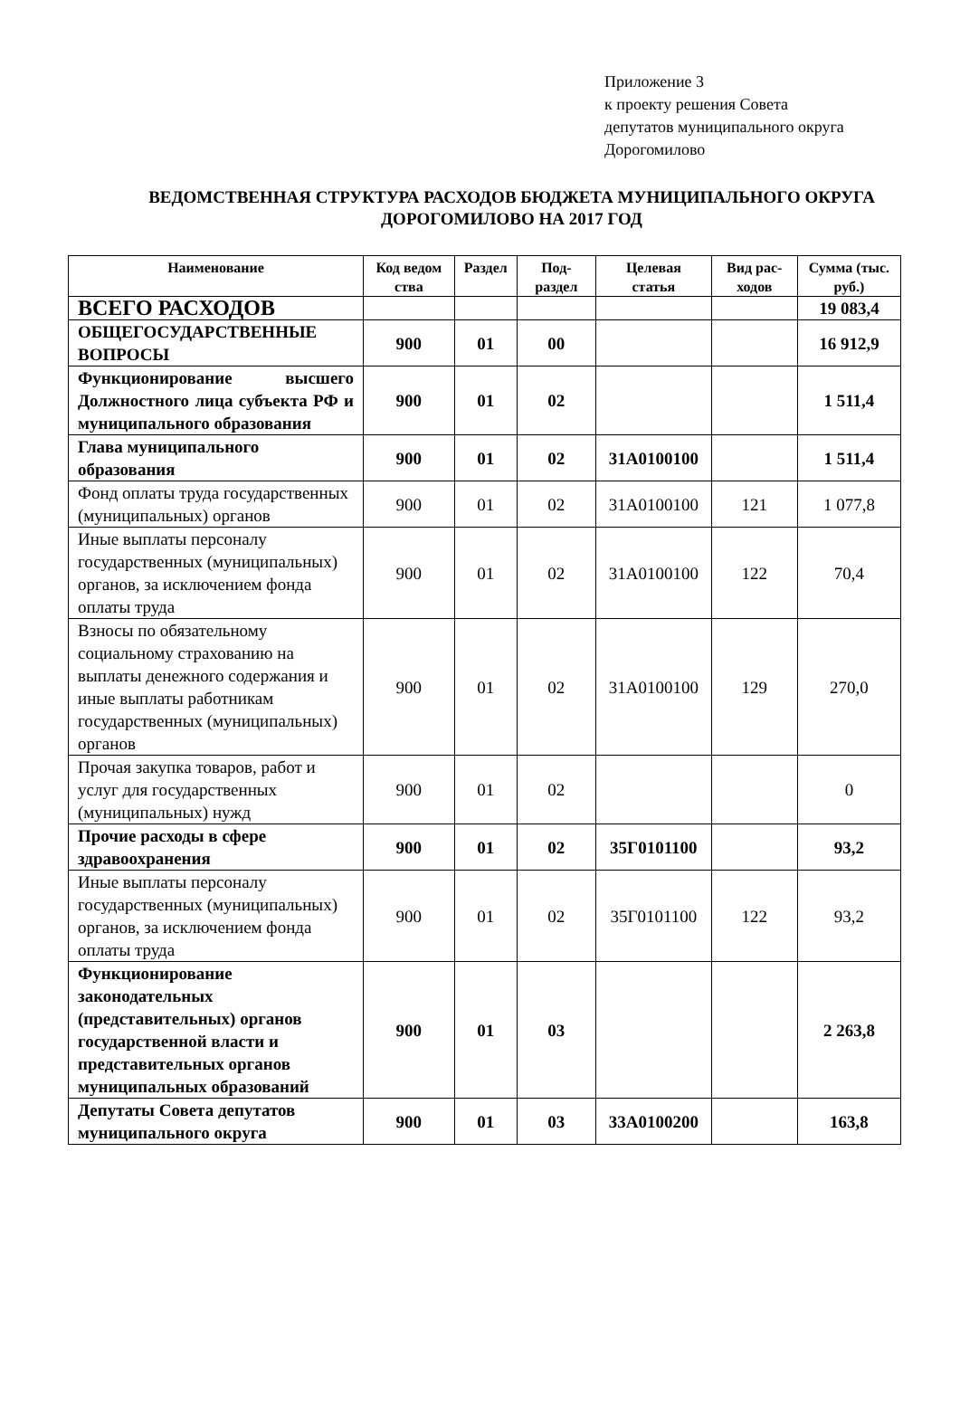Приложение 3
к проекту решения Совета
депутатов муниципального округа
Дорогомилово
ВЕДОМСТВЕННАЯ СТРУКТУРА РАСХОДОВ БЮДЖЕТА МУНИЦИПАЛЬНОГО ОКРУГА ДОРОГОМИЛОВО НА 2017 ГОД
| Наименование | Код ведом ства | Раздел | Под-раздел | Целевая статья | Вид рас-ходов | Сумма (тыс. руб.) |
| --- | --- | --- | --- | --- | --- | --- |
| ВСЕГО РАСХОДОВ | | | | | | 19 083,4 |
| ОБЩЕГОСУДАРСТВЕННЫЕ ВОПРОСЫ | 900 | 01 | 00 | | | 16 912,9 |
| Функционирование высшего Должностного лица субъекта РФ и муниципального образования | 900 | 01 | 02 | | | 1 511,4 |
| Глава муниципального образования | 900 | 01 | 02 | 31А0100100 | | 1 511,4 |
| Фонд оплаты труда государственных (муниципальных) органов | 900 | 01 | 02 | 31А0100100 | 121 | 1 077,8 |
| Иные выплаты персоналу государственных (муниципальных) органов, за исключением фонда оплаты труда | 900 | 01 | 02 | 31А0100100 | 122 | 70,4 |
| Взносы по обязательному социальному страхованию на выплаты денежного содержания и иные выплаты работникам государственных (муниципальных) органов | 900 | 01 | 02 | 31А0100100 | 129 | 270,0 |
| Прочая закупка товаров, работ и услуг для государственных (муниципальных) нужд | 900 | 01 | 02 | | | 0 |
| Прочие расходы в сфере здравоохранения | 900 | 01 | 02 | 35Г0101100 | | 93,2 |
| Иные выплаты персоналу государственных (муниципальных) органов, за исключением фонда оплаты труда | 900 | 01 | 02 | 35Г0101100 | 122 | 93,2 |
| Функционирование законодательных (представительных) органов государственной власти и представительных органов муниципальных образований | 900 | 01 | 03 | | | 2 263,8 |
| Депутаты Совета депутатов муниципального округа | 900 | 01 | 03 | 33А0100200 | | 163,8 |